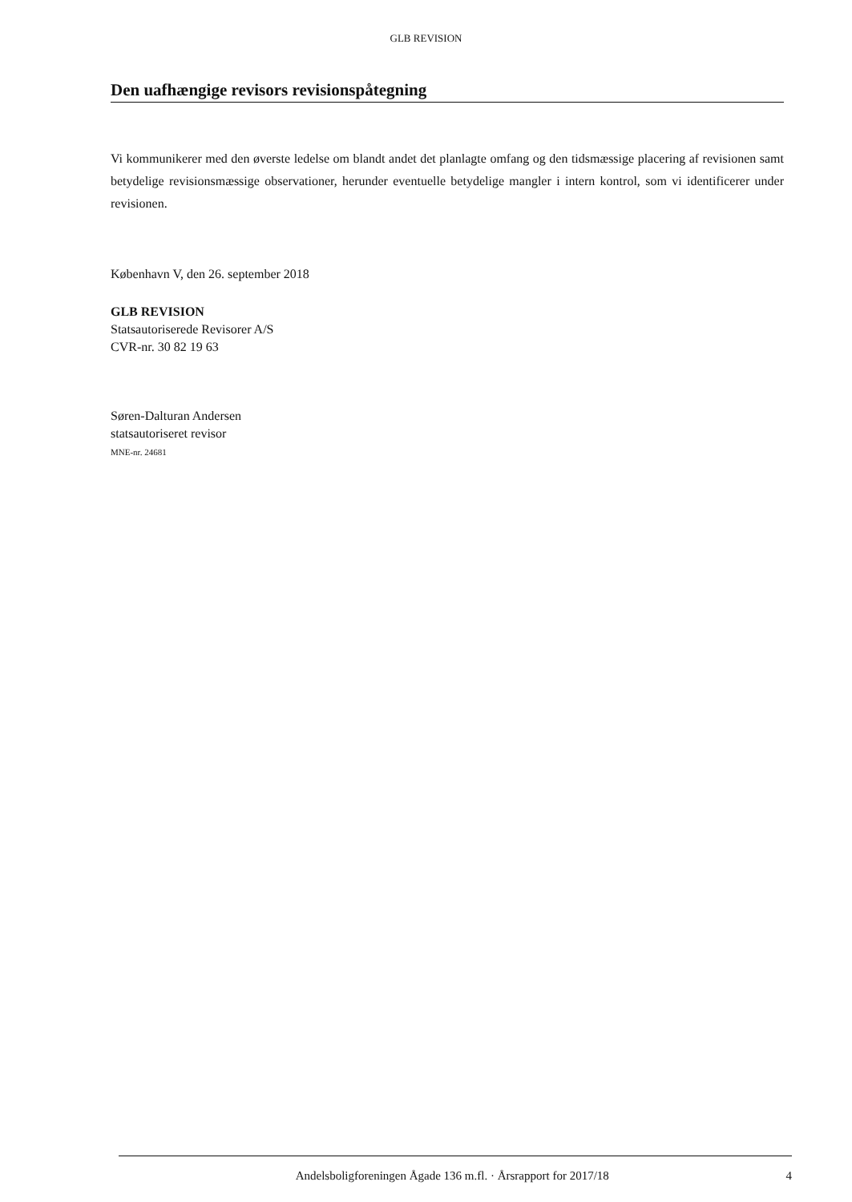GLB REVISION
Den uafhængige revisors revisionspåtegning
Vi kommunikerer med den øverste ledelse om blandt andet det planlagte omfang og den tidsmæssige placering af revisionen samt betydelige revisionsmæssige observationer, herunder eventuelle betydelige mangler i intern kontrol, som vi identificerer under revisionen.
København V, den 26. september 2018
GLB REVISION
Statsautoriserede Revisorer A/S
CVR-nr. 30 82 19 63
Søren-Dalturan Andersen
statsautoriseret revisor
MNE-nr. 24681
Andelsboligforeningen Ågade 136 m.fl. · Årsrapport for 2017/18 4